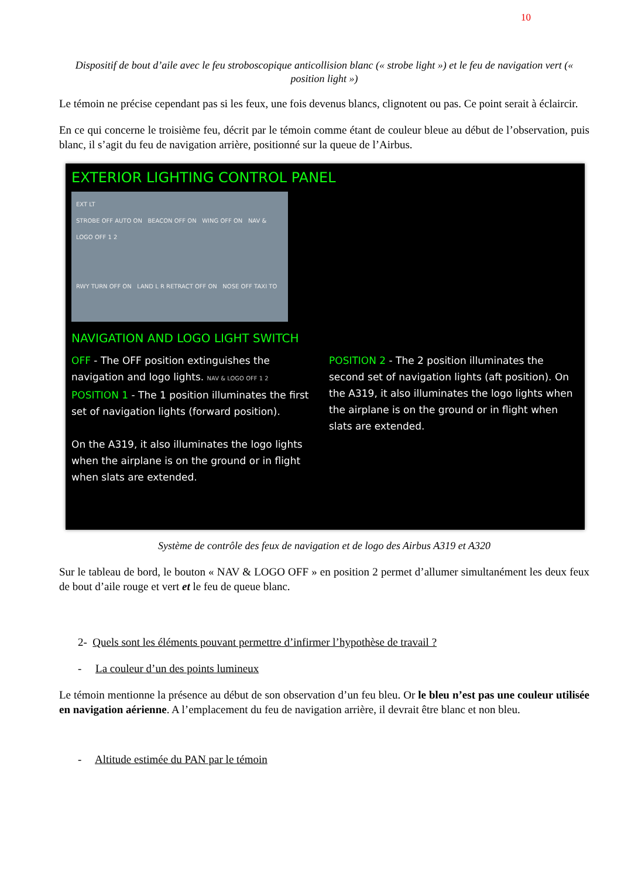10
Dispositif de bout d’aile avec le feu stroboscopique anticollision blanc (« strobe light ») et le feu de navigation vert (« position light »)
Le témoin ne précise cependant pas si les feux, une fois devenus blancs, clignotent ou pas. Ce point serait à éclaircir.
En ce qui concerne le troisième feu, décrit par le témoin comme étant de couleur bleue au début de l’observation, puis blanc, il s’agit du feu de navigation arrière, positionné sur la queue de l’Airbus.
EXTERIOR LIGHTING CONTROL PANEL
EXT LT
STROBE OFF AUTO ON BEACON OFF ON WING OFF ON NAV & LOGO OFF 1 2
RWY TURN OFF ON LAND L R RETRACT OFF ON NOSE OFF TAXI TO
NAVIGATION AND LOGO LIGHT SWITCH
OFF - The OFF position extinguishes the navigation and logo lights. NAV & LOGO OFF 1 2
POSITION 1 - The 1 position illuminates the first set of navigation lights (forward position).
On the A319, it also illuminates the logo lights when the airplane is on the ground or in flight when slats are extended.
POSITION 2 - The 2 position illuminates the second set of navigation lights (aft position). On the A319, it also illuminates the logo lights when the airplane is on the ground or in flight when slats are extended.
Système de contrôle des feux de navigation et de logo des Airbus A319 et A320
Sur le tableau de bord, le bouton « NAV & LOGO OFF » en position 2 permet d’allumer simultanément les deux feux de bout d’aile rouge et vert et le feu de queue blanc.
2- Quels sont les éléments pouvant permettre d’infirmer l’hypothèse de travail ?
- La couleur d’un des points lumineux
Le témoin mentionne la présence au début de son observation d’un feu bleu. Or le bleu n’est pas une couleur utilisée en navigation aérienne. A l’emplacement du feu de navigation arrière, il devrait être blanc et non bleu.
- Altitude estimée du PAN par le témoin